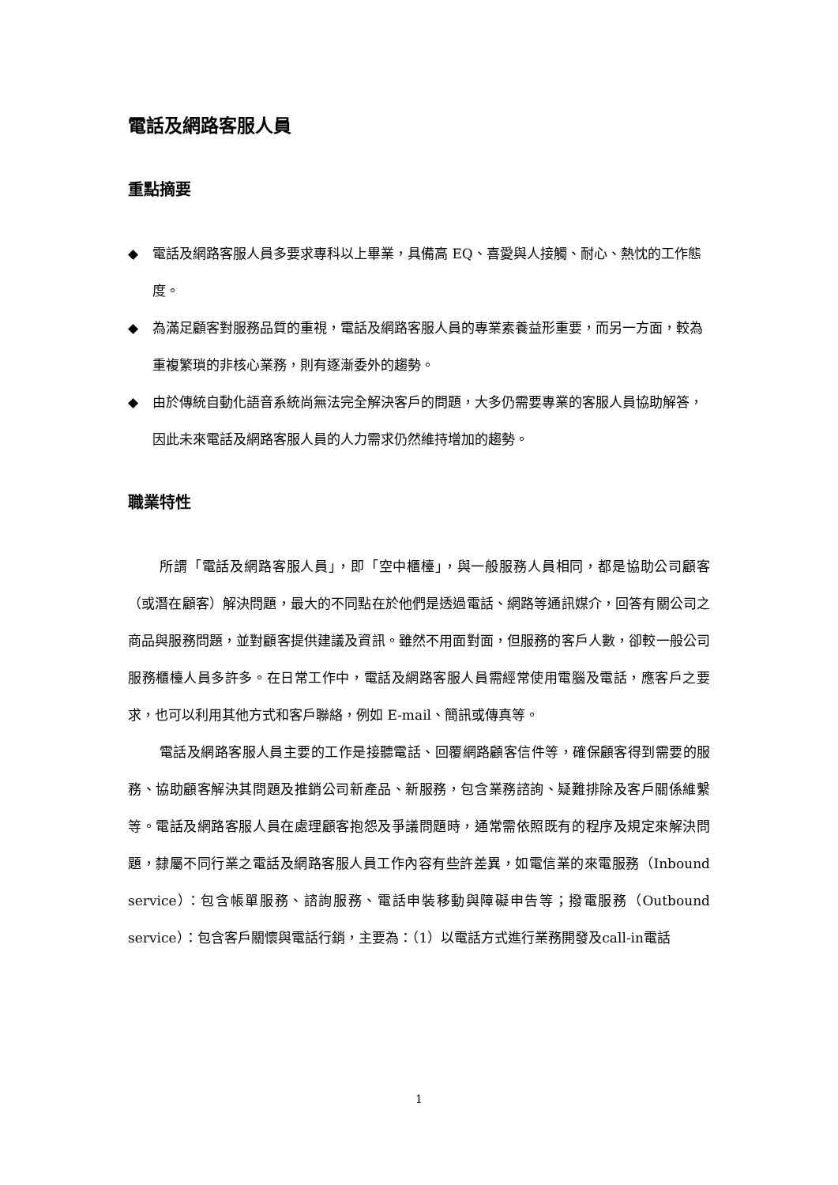電話及網路客服人員
重點摘要
◆ 電話及網路客服人員多要求專科以上畢業，具備高 EQ、喜愛與人接觸、耐心、熱忱的工作態度。
◆ 為滿足顧客對服務品質的重視，電話及網路客服人員的專業素養益形重要，而另一方面，較為重複繁瑣的非核心業務，則有逐漸委外的趨勢。
◆ 由於傳統自動化語音系統尚無法完全解決客戶的問題，大多仍需要專業的客服人員協助解答，因此未來電話及網路客服人員的人力需求仍然維持增加的趨勢。
職業特性
所謂「電話及網路客服人員」，即「空中櫃檯」，與一般服務人員相同，都是協助公司顧客（或潛在顧客）解決問題，最大的不同點在於他們是透過電話、網路等通訊媒介，回答有關公司之商品與服務問題，並對顧客提供建議及資訊。雖然不用面對面，但服務的客戶人數，卻較一般公司服務櫃檯人員多許多。在日常工作中，電話及網路客服人員需經常使用電腦及電話，應客戶之要求，也可以利用其他方式和客戶聯絡，例如 E-mail、簡訊或傳真等。
電話及網路客服人員主要的工作是接聽電話、回覆網路顧客信件等，確保顧客得到需要的服務、協助顧客解決其問題及推銷公司新產品、新服務，包含業務諮詢、疑難排除及客戶關係維繫等。電話及網路客服人員在處理顧客抱怨及爭議問題時，通常需依照既有的程序及規定來解決問題，隸屬不同行業之電話及網路客服人員工作內容有些許差異，如電信業的來電服務（Inbound service）：包含帳單服務、諮詢服務、電話申裝移動與障礙申告等；撥電服務（Outbound service）：包含客戶關懷與電話行銷，主要為：（1）以電話方式進行業務開發及call-in電話
1